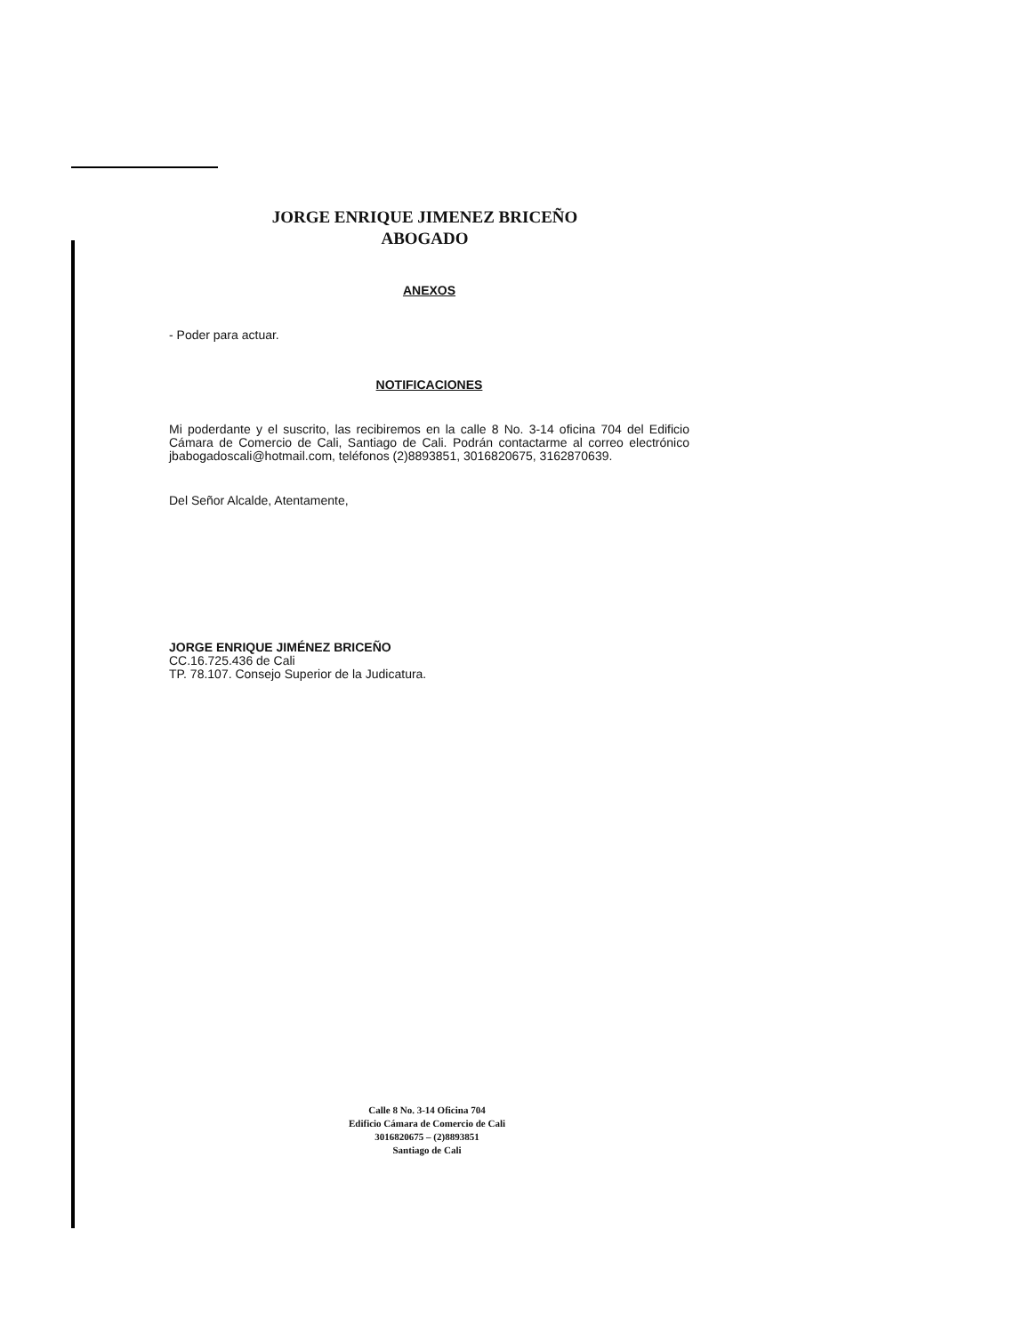JORGE ENRIQUE JIMENEZ BRICEÑO
ABOGADO
ANEXOS
- Poder para actuar.
NOTIFICACIONES
Mi poderdante y el suscrito, las recibiremos en la calle 8 No. 3-14 oficina 704 del Edificio Cámara de Comercio de Cali, Santiago de Cali. Podrán contactarme al correo electrónico jbabogadoscali@hotmail.com, teléfonos (2)8893851, 3016820675, 3162870639.
Del Señor Alcalde, Atentamente,
JORGE ENRIQUE JIMÉNEZ BRICEÑO
CC.16.725.436 de Cali
TP. 78.107. Consejo Superior de la Judicatura.
Calle 8 No. 3-14 Oficina 704
Edificio Cámara de Comercio de Cali
3016820675 – (2)8893851
Santiago de Cali